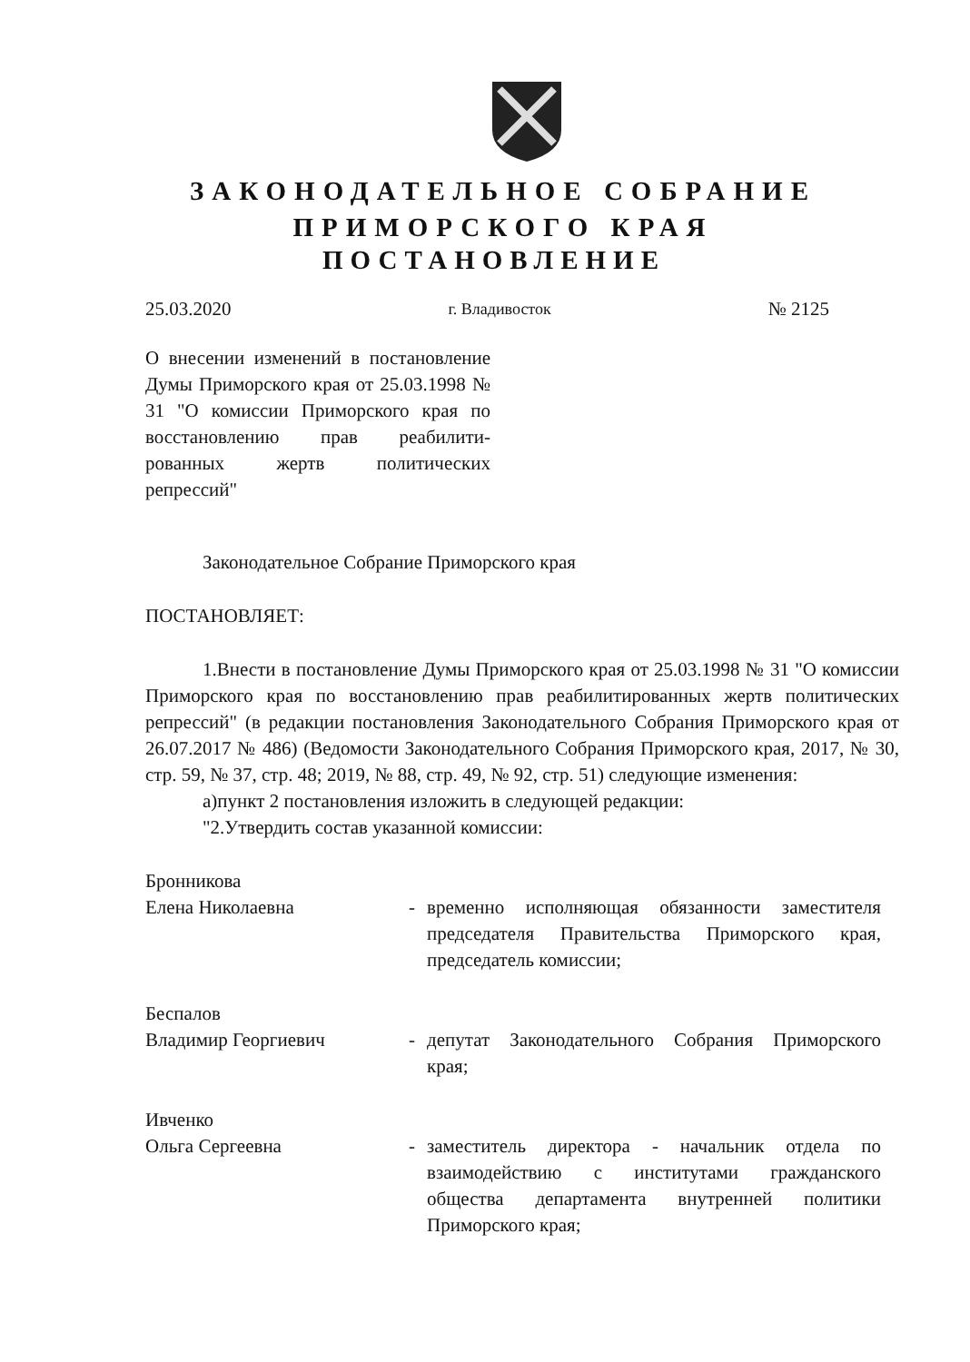ЗАКОНОДАТЕЛЬНОЕ СОБРАНИЕ
ПРИМОРСКОГО КРАЯ
ПОСТАНОВЛЕНИЕ
25.03.2020 г. Владивосток № 2125
О внесении изменений в постановление Думы Приморского края от 25.03.1998 № 31 "О комиссии Приморского края по восстановлению прав реабилити-рованных жертв политических репрессий"
Законодательное Собрание Приморского края
ПОСТАНОВЛЯЕТ:
1.Внести в постановление Думы Приморского края от 25.03.1998 № 31 "О комиссии Приморского края по восстановлению прав реабилитированных жертв политических репрессий" (в редакции постановления Законодательного Собрания Приморского края от 26.07.2017 № 486) (Ведомости Законодательного Собрания Приморского края, 2017, № 30, стр. 59, № 37, стр. 48; 2019, № 88, стр. 49, № 92, стр. 51) следующие изменения:
а)пункт 2 постановления изложить в следующей редакции:
"2.Утвердить состав указанной комиссии:
Бронникова
Елена Николаевна
-
временно исполняющая обязанности заместителя председателя Правительства Приморского края, председатель комиссии;
Беспалов
Владимир Георгиевич
-
депутат Законодательного Собрания Приморского края;
Ивченко
Ольга Сергеевна
-
заместитель директора - начальник отдела по взаимодействию с институтами гражданского общества департамента внутренней политики Приморского края;